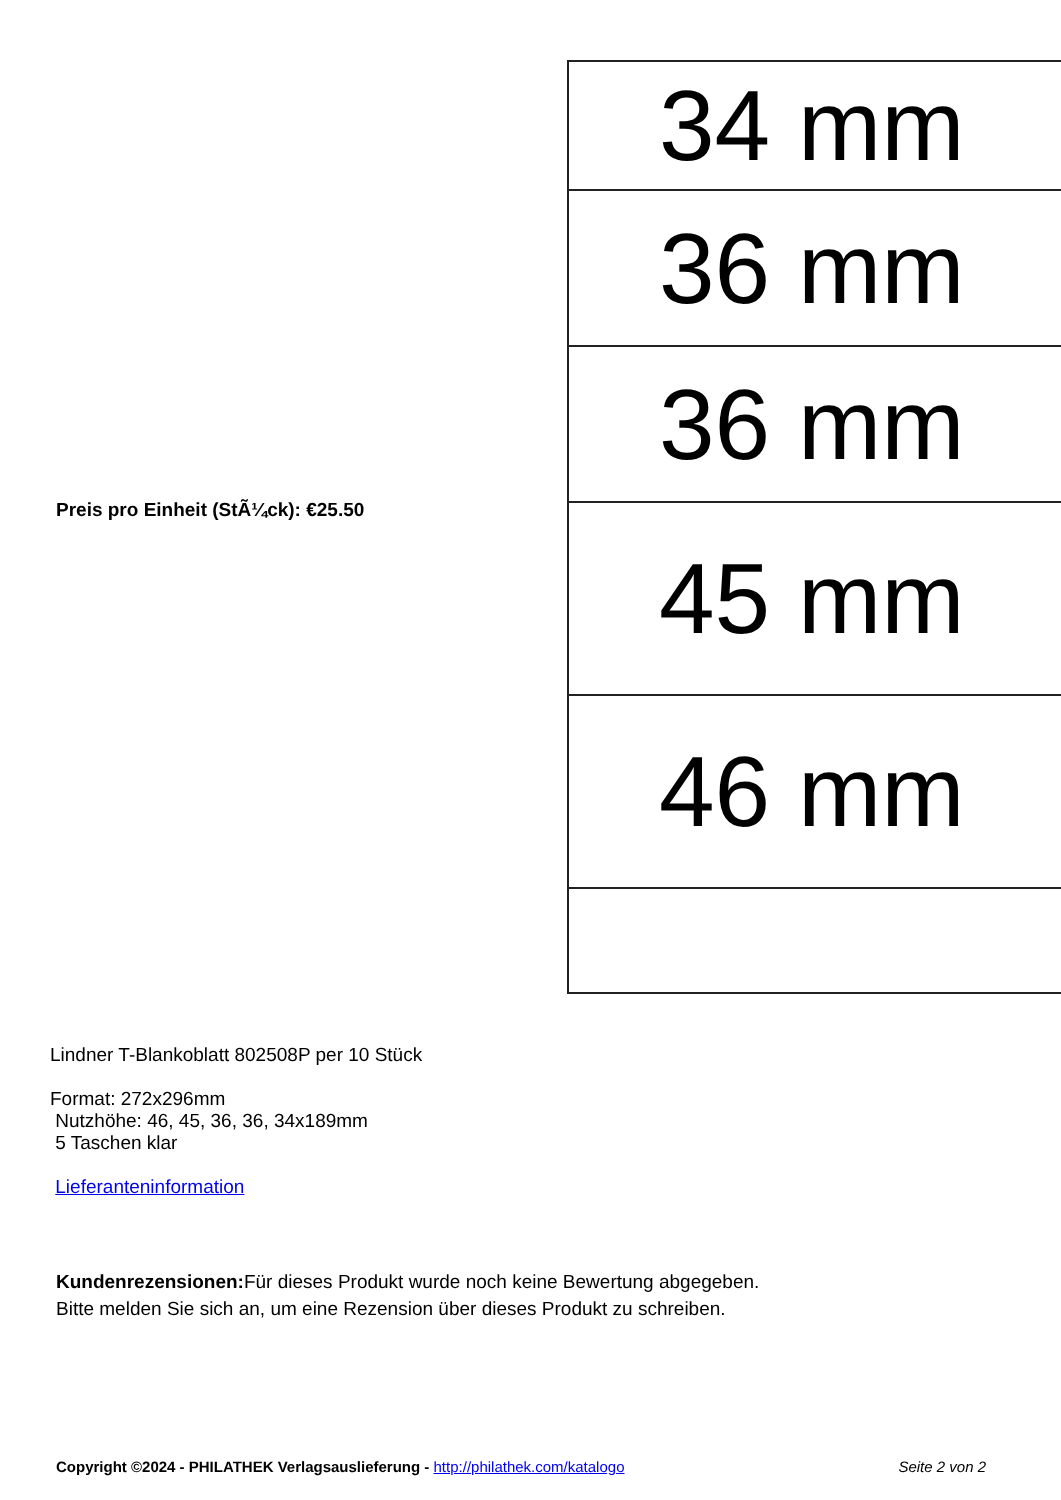Preis pro Einheit (StÃ¼ck): €25.50
34 mm
36 mm
36 mm
45 mm
46 mm
Lindner T-Blankoblatt 802508P per 10 Stück
Format: 272x296mm
Nutzhöhe: 46, 45, 36, 36, 34x189mm
5 Taschen klar
Lieferanteninformation
Kundenrezensionen: Für dieses Produkt wurde noch keine Bewertung abgegeben.
Bitte melden Sie sich an, um eine Rezension über dieses Produkt zu schreiben.
Copyright ©2024 - PHILATHEK Verlagsauslieferung - http://philathek.com/katalogo Seite 2 von 2